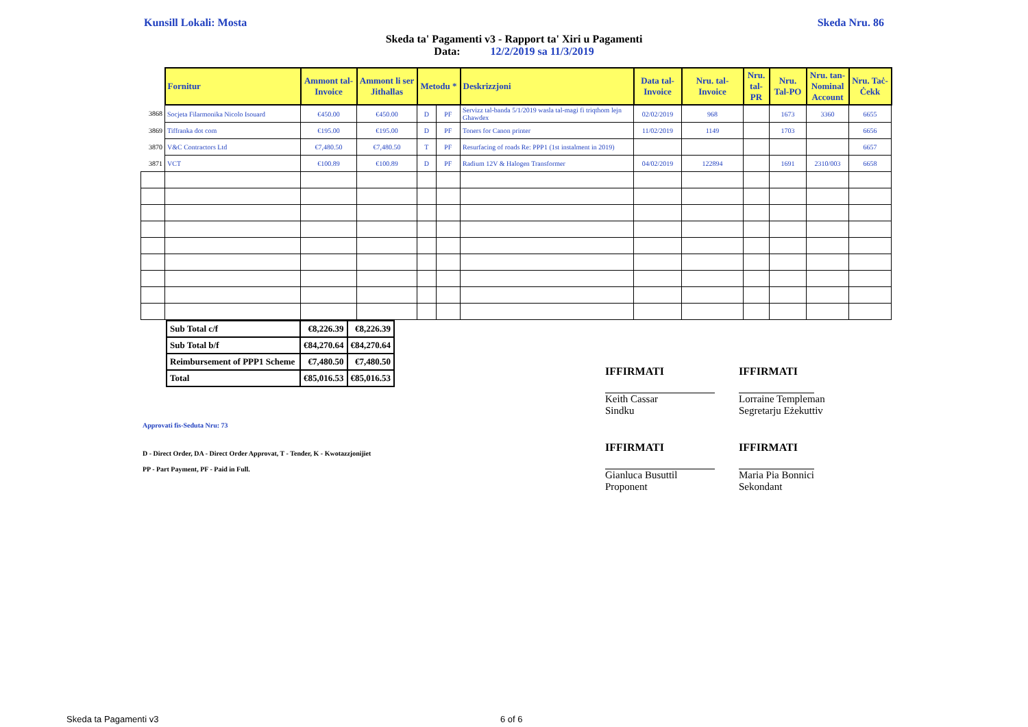Kunsill Lokali: Mosta Skeda Nru. 86
Skeda ta' Pagamenti v3 - Rapport ta' Xiri u Pagamenti
Data: 12/2/2019 sa 11/3/2019
| | Fornitur | Ammont tal-Invoice | Ammont li ser Jithallas | Metodu * | | Deskrizzjoni | Data tal-Invoice | Nru. tal-Invoice | Nru. tal-PR | Nru. Tal-PO | Nru. tan-Nominal Account | Nru. Taċ-Ċekk |
| 3868 | Socjeta Filarmonika Nicolo Isouard | €450.00 | €450.00 | D | PF | Servizz tal-banda 5/1/2019 wasla tal-magi fi triqthom lejn Ghawdex | 02/02/2019 | 968 | | 1673 | 3360 | 6655 |
| 3869 | Tiffranka dot com | €195.00 | €195.00 | D | PF | Toners for Canon printer | 11/02/2019 | 1149 | | 1703 | | 6656 |
| 3870 | V&C Contractors Ltd | €7,480.50 | €7,480.50 | T | PF | Resurfacing of roads Re: PPP1 (1st instalment in 2019) | | | | | | 6657 |
| 3871 | VCT | €100.89 | €100.89 | D | PF | Radium 12V & Halogen Transformer | 04/02/2019 | 122894 | | 1691 | 2310/003 | 6658 |
| Sub Total c/f | €8,226.39 | €8,226.39 |
| Sub Total b/f | €84,270.64 | €84,270.64 |
| Reimbursement of PPP1 Scheme | €7,480.50 | €7,480.50 |
| Total | €85,016.53 | €85,016.53 |
Approvati fis-Seduta Nru: 73
D - Direct Order, DA - Direct Order Approvat, T - Tender, K - Kwotazzjonijiet
PP - Part Payment, PF - Paid in Full.
IFFIRMATI
Keith Cassar
Sindku
IFFIRMATI
Lorraine Templeman
Segretarju Eżekuttiv
IFFIRMATI
Gianluca Busuttil
Proponent
IFFIRMATI
Maria Pia Bonnici
Sekondant
Skeda ta Pagamenti v3 6 of 6